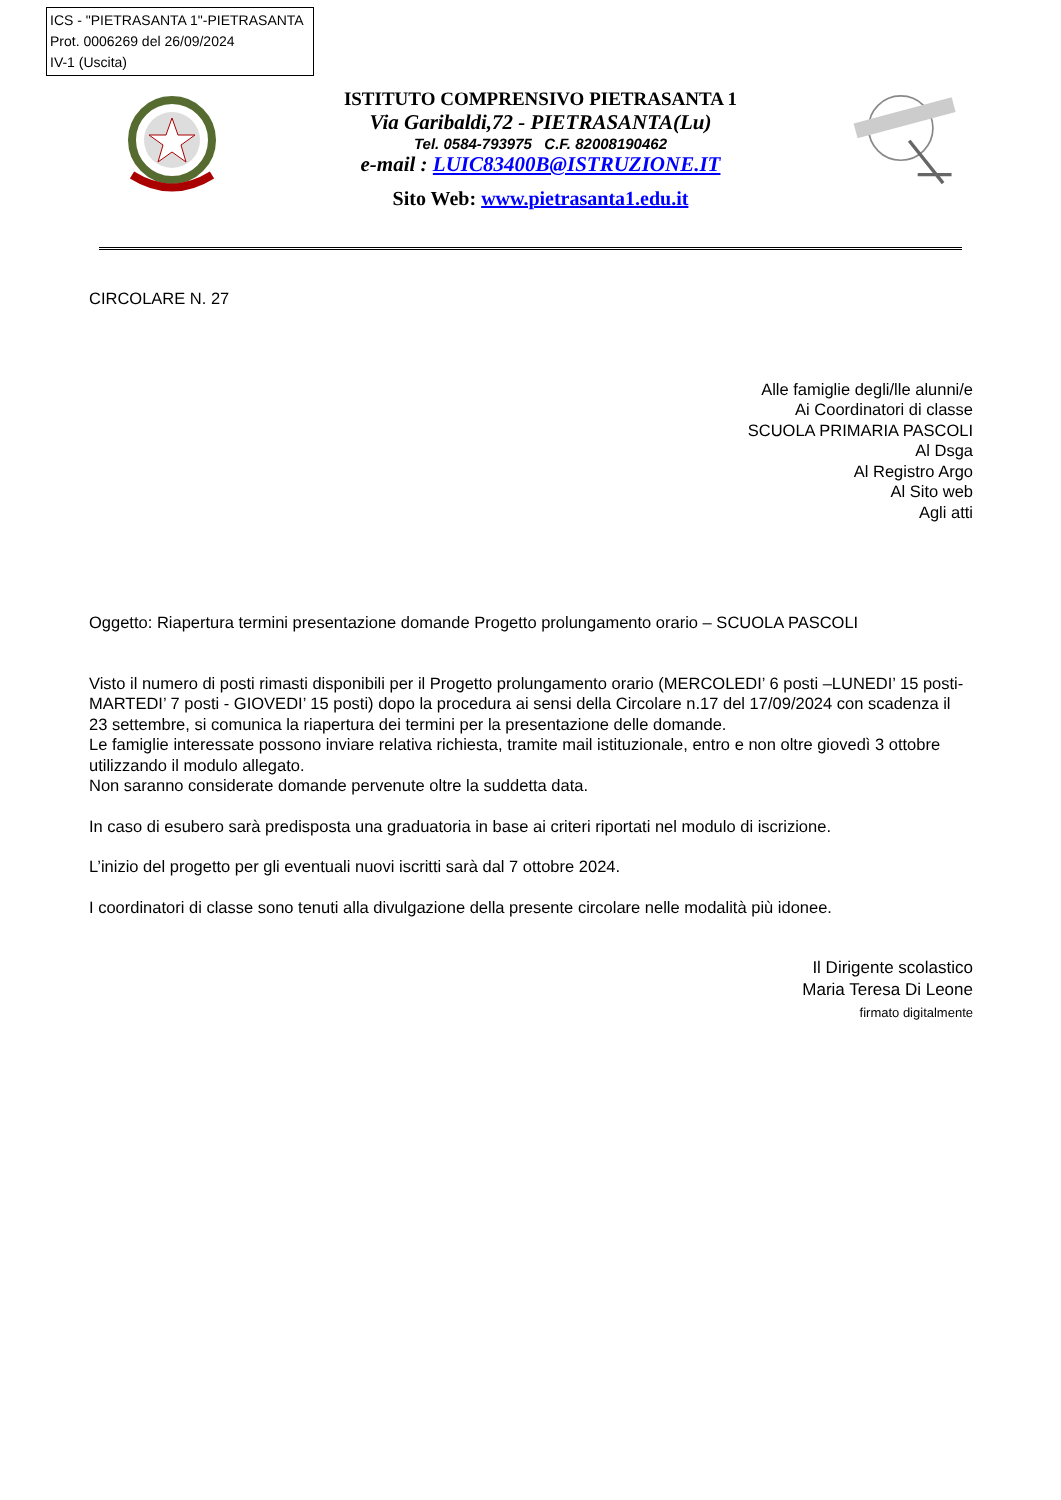ICS - "PIETRASANTA 1"-PIETRASANTA
Prot. 0006269 del 26/09/2024
IV-1 (Uscita)
ISTITUTO COMPRENSIVO PIETRASANTA 1
Via Garibaldi,72 - PIETRASANTA(Lu)
Tel. 0584-793975 C.F. 82008190462
e-mail : LUIC83400B@ISTRUZIONE.IT
Sito Web: www.pietrasanta1.edu.it
CIRCOLARE N. 27
Alle famiglie degli/lle alunni/e
Ai Coordinatori di classe
SCUOLA PRIMARIA PASCOLI
Al Dsga
Al Registro Argo
Al Sito web
Agli atti
Oggetto: Riapertura termini presentazione domande Progetto prolungamento orario – SCUOLA PASCOLI
Visto il numero di posti rimasti disponibili per il Progetto prolungamento orario (MERCOLEDI’ 6 posti –LUNEDI’ 15 posti- MARTEDI’ 7 posti - GIOVEDI’ 15 posti) dopo la procedura ai sensi della Circolare n.17 del 17/09/2024 con scadenza il 23 settembre, si comunica la riapertura dei termini per la presentazione delle domande.
Le famiglie interessate possono inviare relativa richiesta, tramite mail istituzionale, entro e non oltre giovedì 3 ottobre utilizzando il modulo allegato.
Non saranno considerate domande pervenute oltre la suddetta data.
In caso di esubero sarà predisposta una graduatoria in base ai criteri riportati nel modulo di iscrizione.
L’inizio del progetto per gli eventuali nuovi iscritti sarà dal 7 ottobre 2024.
I coordinatori di classe sono tenuti alla divulgazione della presente circolare nelle modalità più idonee.
Il Dirigente scolastico
Maria Teresa Di Leone
firmato digitalmente